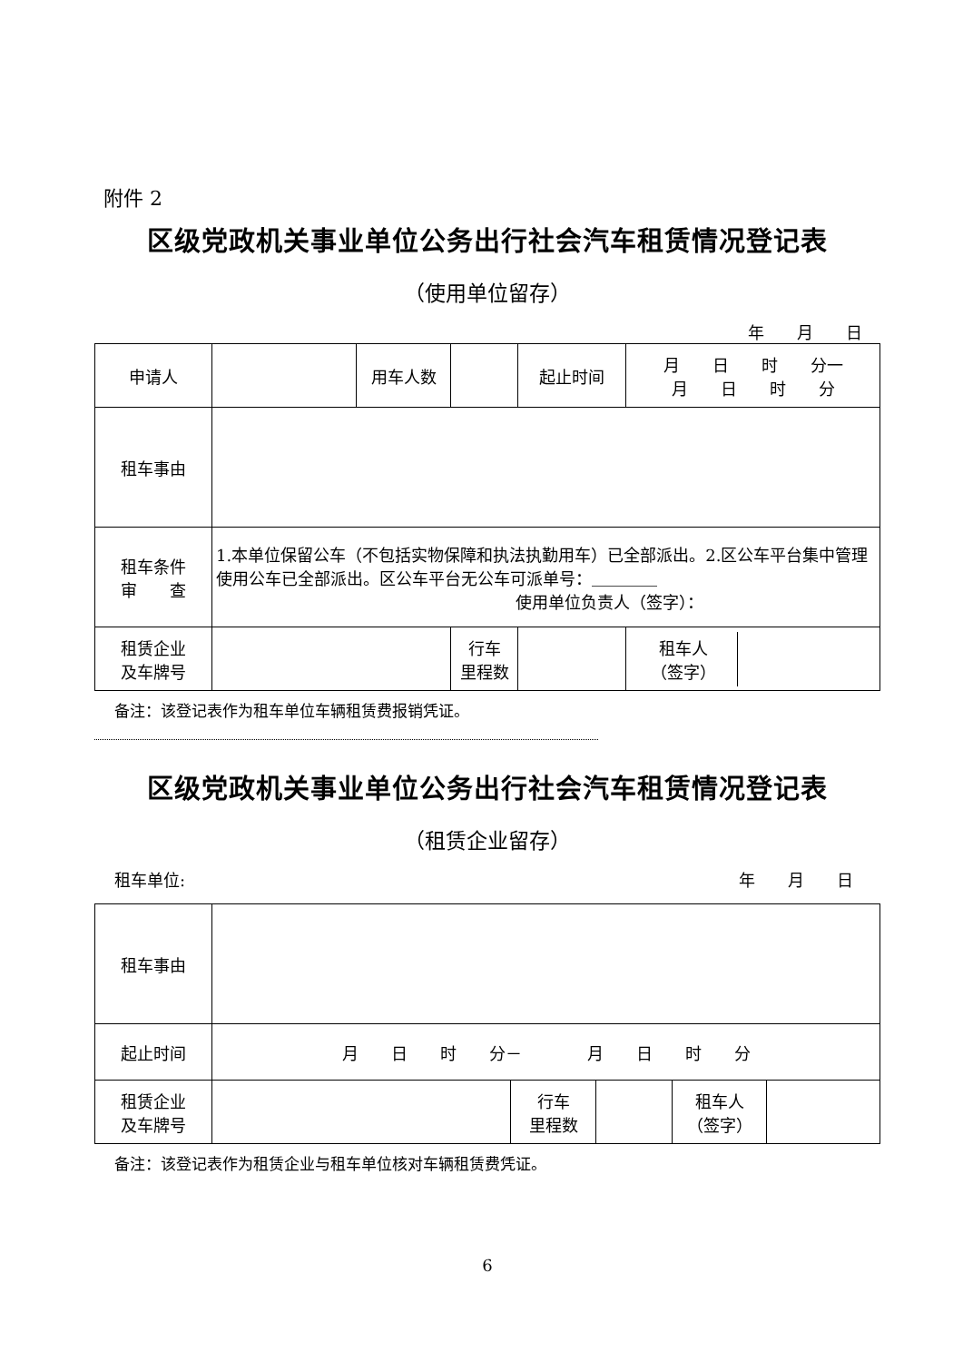附件 2
区级党政机关事业单位公务出行社会汽车租赁情况登记表
（使用单位留存）
年　　月　　日
| 申请人 | | 用车人数 | | 起止时间 | 月 日 时 分一 月 日 时 分 |
| 租车事由 | | | | | |
| 租车条件 审 查 | 1.本单位保留公车（不包括实物保障和执法执勤用车）已全部派出。2.区公车平台集中管理使用公车已全部派出。区公车平台无公车可派单号：＿＿＿＿ 使用单位负责人（签字）： | | | | |
| 租赁企业 及车牌号 | | | 行车 里程数 | | / 租车人 （签字） / / |
备注：该登记表作为租车单位车辆租赁费报销凭证。
区级党政机关事业单位公务出行社会汽车租赁情况登记表
（租赁企业留存）
租车单位: 年　　月　　日
| 租车事由 | | | | | |
| 起止时间 | 月 日 时 分－ 月 日 时 分 | | | | |
| 租赁企业 及车牌号 | | 行车 里程数 | | 租车人 （签字） | |
备注：该登记表作为租赁企业与租车单位核对车辆租赁费凭证。
6